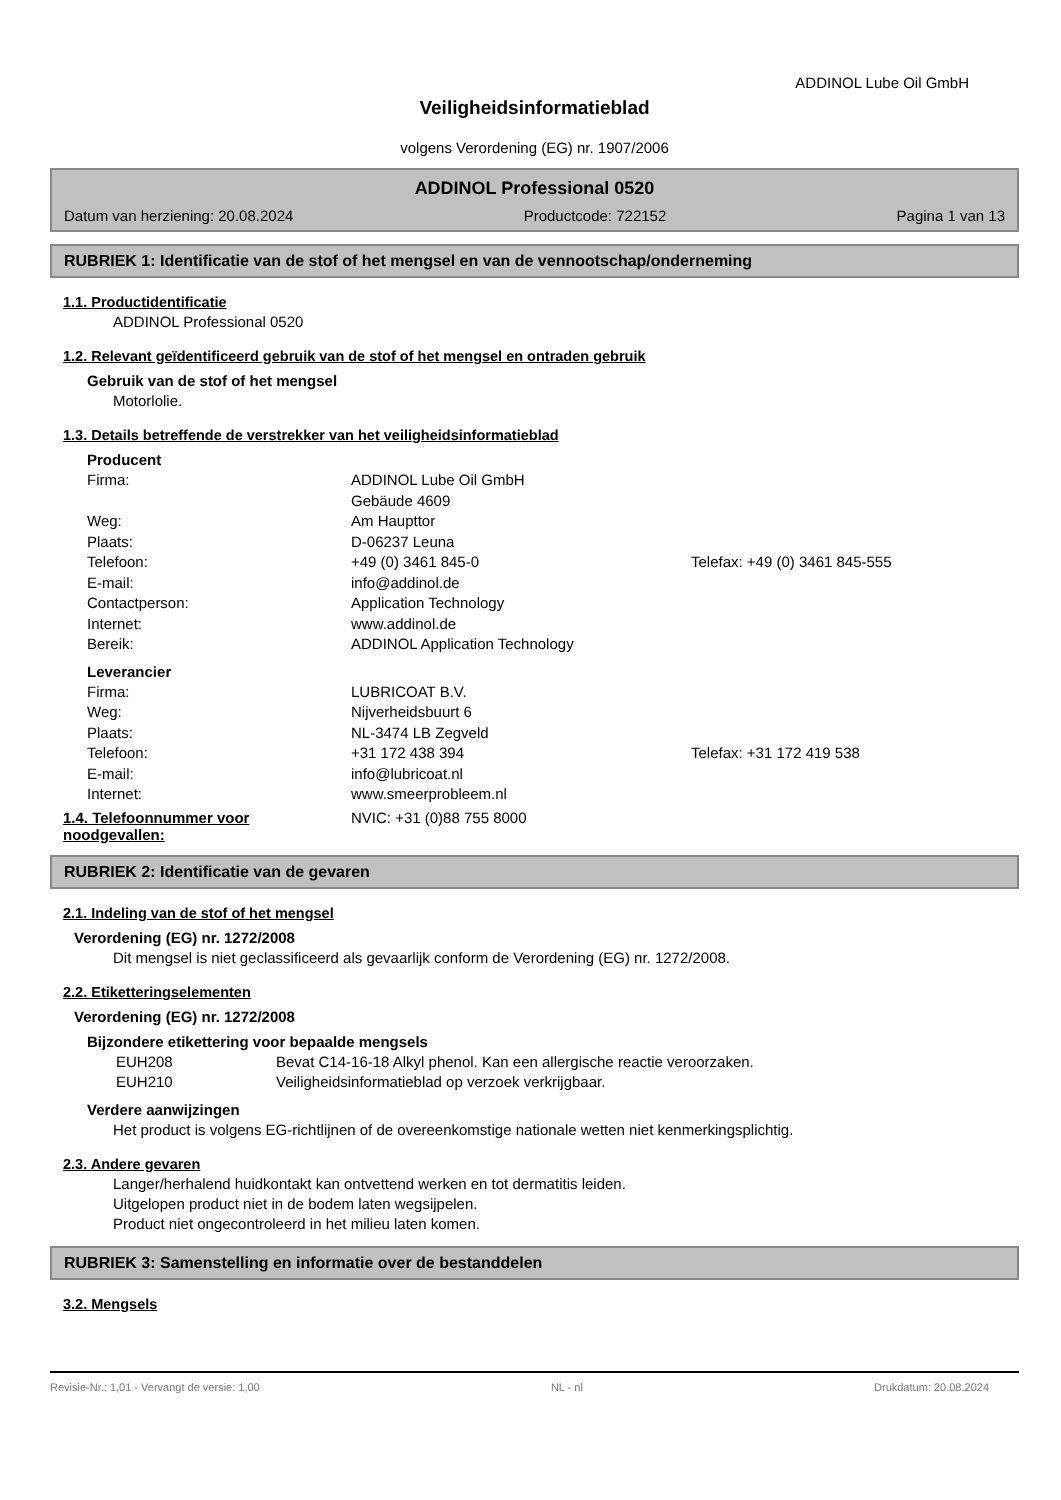ADDINOL Lube Oil GmbH
Veiligheidsinformatieblad
volgens Verordening (EG) nr. 1907/2006
ADDINOL Professional 0520
Datum van herziening: 20.08.2024 Productcode: 722152 Pagina 1 van 13
RUBRIEK 1: Identificatie van de stof of het mengsel en van de vennootschap/onderneming
1.1. Productidentificatie
ADDINOL Professional 0520
1.2. Relevant geïdentificeerd gebruik van de stof of het mengsel en ontraden gebruik
Gebruik van de stof of het mengsel
Motorlolie.
1.3. Details betreffende de verstrekker van het veiligheidsinformatieblad
Producent
Firma: ADDINOL Lube Oil GmbH Gebäude 4609 Weg: Am Haupttor Plaats: D-06237 Leuna Telefoon: +49 (0) 3461 845-0 Telefax: +49 (0) 3461 845-555 E-mail: info@addinol.de Contactperson: Application Technology Internet: www.addinol.de Bereik: ADDINOL Application Technology
Leverancier
Firma: LUBRICOAT B.V. Weg: Nijverheidsbuurt 6 Plaats: NL-3474 LB Zegveld Telefoon: +31 172 438 394 Telefax: +31 172 419 538 E-mail: info@lubricoat.nl Internet: www.smeerprobleem.nl
1.4. Telefoonnummer voor noodgevallen: NVIC: +31 (0)88 755 8000
RUBRIEK 2: Identificatie van de gevaren
2.1. Indeling van de stof of het mengsel
Verordening (EG) nr. 1272/2008
Dit mengsel is niet geclassificeerd als gevaarlijk conform de Verordening (EG) nr. 1272/2008.
2.2. Etiketteringselementen
Verordening (EG) nr. 1272/2008
Bijzondere etikettering voor bepaalde mengsels
EUH208 Bevat C14-16-18 Alkyl phenol. Kan een allergische reactie veroorzaken. EUH210 Veiligheidsinformatieblad op verzoek verkrijgbaar.
Verdere aanwijzingen
Het product is volgens EG-richtlijnen of de overeenkomstige nationale wetten niet kenmerkingsplichtig.
2.3. Andere gevaren
Langer/herhalend huidkontakt kan ontvettend werken en tot dermatitis leiden.
Uitgelopen product niet in de bodem laten wegsijpelen.
Product niet ongecontroleerd in het milieu laten komen.
RUBRIEK 3: Samenstelling en informatie over de bestanddelen
3.2. Mengsels
Revisie-Nr.: 1,01 - Vervangt de versie: 1,00 NL - nl Drukdatum: 20.08.2024